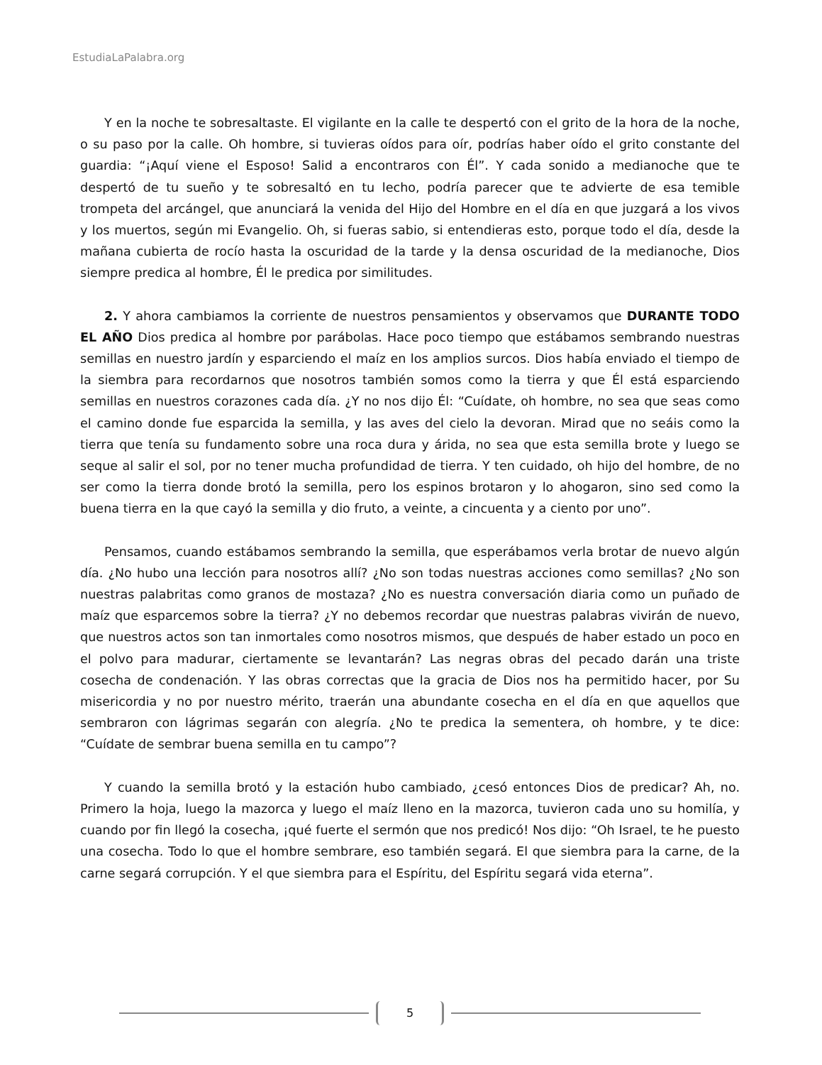EstudiaLaPalabra.org
Y en la noche te sobresaltaste. El vigilante en la calle te despertó con el grito de la hora de la noche, o su paso por la calle. Oh hombre, si tuvieras oídos para oír, podrías haber oído el grito constante del guardia: “¡Aquí viene el Esposo! Salid a encontraros con Él”. Y cada sonido a medianoche que te despertó de tu sueño y te sobresaltó en tu lecho, podría parecer que te advierte de esa temible trompeta del arcángel, que anunciará la venida del Hijo del Hombre en el día en que juzgará a los vivos y los muertos, según mi Evangelio. Oh, si fueras sabio, si entendieras esto, porque todo el día, desde la mañana cubierta de rocío hasta la oscuridad de la tarde y la densa oscuridad de la medianoche, Dios siempre predica al hombre, Él le predica por similitudes.
2. Y ahora cambiamos la corriente de nuestros pensamientos y observamos que DURANTE TODO EL AÑO Dios predica al hombre por parábolas. Hace poco tiempo que estábamos sembrando nuestras semillas en nuestro jardín y esparciendo el maíz en los amplios surcos. Dios había enviado el tiempo de la siembra para recordarnos que nosotros también somos como la tierra y que Él está esparciendo semillas en nuestros corazones cada día. ¿Y no nos dijo Él: “Cuídate, oh hombre, no sea que seas como el camino donde fue esparcida la semilla, y las aves del cielo la devoran. Mirad que no seáis como la tierra que tenía su fundamento sobre una roca dura y árida, no sea que esta semilla brote y luego se seque al salir el sol, por no tener mucha profundidad de tierra. Y ten cuidado, oh hijo del hombre, de no ser como la tierra donde brotó la semilla, pero los espinos brotaron y lo ahogaron, sino sed como la buena tierra en la que cayó la semilla y dio fruto, a veinte, a cincuenta y a ciento por uno”.
Pensamos, cuando estábamos sembrando la semilla, que esperábamos verla brotar de nuevo algún día. ¿No hubo una lección para nosotros allí? ¿No son todas nuestras acciones como semillas? ¿No son nuestras palabritas como granos de mostaza? ¿No es nuestra conversación diaria como un puñado de maíz que esparcemos sobre la tierra? ¿Y no debemos recordar que nuestras palabras vivirán de nuevo, que nuestros actos son tan inmortales como nosotros mismos, que después de haber estado un poco en el polvo para madurar, ciertamente se levantarán? Las negras obras del pecado darán una triste cosecha de condenación. Y las obras correctas que la gracia de Dios nos ha permitido hacer, por Su misericordia y no por nuestro mérito, traerán una abundante cosecha en el día en que aquellos que sembraron con lágrimas segarán con alegría. ¿No te predica la sementera, oh hombre, y te dice: “Cuídate de sembrar buena semilla en tu campo”?
Y cuando la semilla brotó y la estación hubo cambiado, ¿cesó entonces Dios de predicar? Ah, no. Primero la hoja, luego la mazorca y luego el maíz lleno en la mazorca, tuvieron cada uno su homilía, y cuando por fin llegó la cosecha, ¡qué fuerte el sermón que nos predicó! Nos dijo: “Oh Israel, te he puesto una cosecha. Todo lo que el hombre sembrare, eso también segará. El que siembra para la carne, de la carne segará corrupción. Y el que siembra para el Espíritu, del Espíritu segará vida eterna”.
5